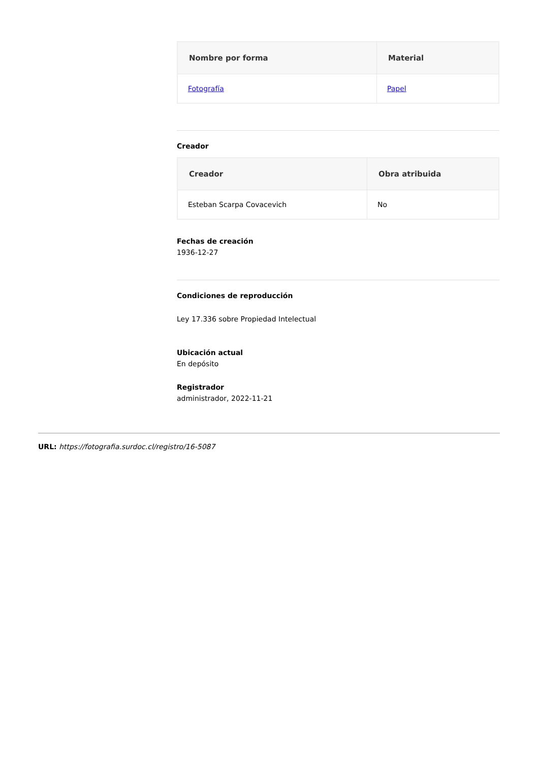| Nombre por forma | Material |
| --- | --- |
| Fotografía | Papel |
Creador
| Creador | Obra atribuida |
| --- | --- |
| Esteban Scarpa Covacevich | No |
Fechas de creación
1936-12-27
Condiciones de reproducción
Ley 17.336 sobre Propiedad Intelectual
Ubicación actual
En depósito
Registrador
administrador, 2022-11-21
URL: https://fotografia.surdoc.cl/registro/16-5087